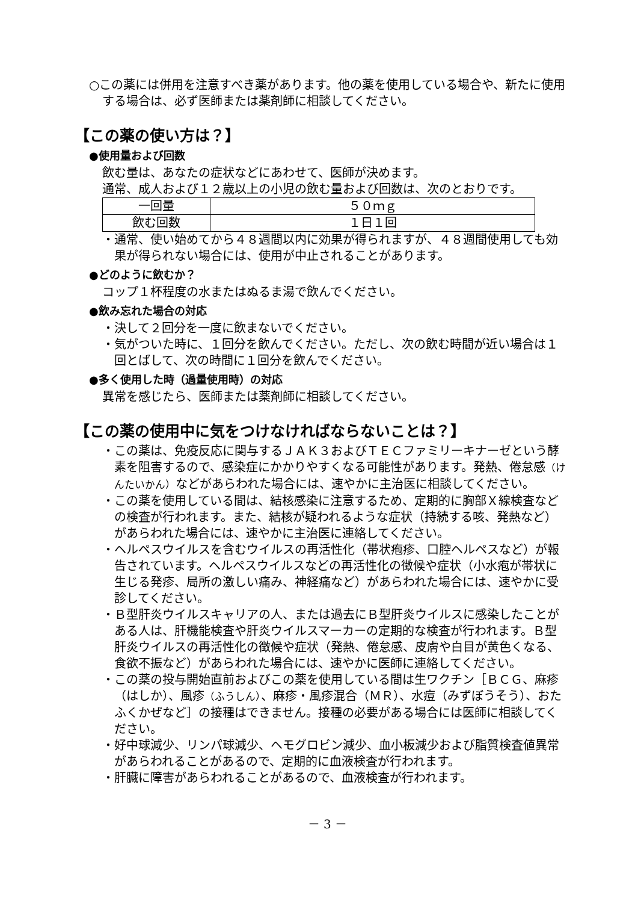○この薬には併用を注意すべき薬があります。他の薬を使用している場合や、新たに使用する場合は、必ず医師または薬剤師に相談してください。
【この薬の使い方は？】
●使用量および回数
飲む量は、あなたの症状などにあわせて、医師が決めます。
通常、成人および１２歳以上の小児の飲む量および回数は、次のとおりです。
| 一回量 | ５０ｍｇ |
| 飲む回数 | １日１回 |
・通常、使い始めてから４８週間以内に効果が得られますが、４８週間使用しても効果が得られない場合には、使用が中止されることがあります。
●どのように飲むか？
コップ１杯程度の水またはぬるま湯で飲んでください。
●飲み忘れた場合の対応
・決して２回分を一度に飲まないでください。
・気がついた時に、１回分を飲んでください。ただし、次の飲む時間が近い場合は１回とばして、次の時間に１回分を飲んでください。
●多く使用した時（過量使用時）の対応
異常を感じたら、医師または薬剤師に相談してください。
【この薬の使用中に気をつけなければならないことは？】
・この薬は、免疫反応に関与するＪＡＫ３およびＴＥＣファミリーキナーゼという酵素を阻害するので、感染症にかかりやすくなる可能性があります。発熱、倦怠感（けんたいかん）などがあらわれた場合には、速やかに主治医に相談してください。
・この薬を使用している間は、結核感染に注意するため、定期的に胸部Ｘ線検査などの検査が行われます。また、結核が疑われるような症状（持続する咳、発熱など）があらわれた場合には、速やかに主治医に連絡してください。
・ヘルペスウイルスを含むウイルスの再活性化（帯状疱疹、口腔ヘルペスなど）が報告されています。ヘルペスウイルスなどの再活性化の徴候や症状（小水疱が帯状に生じる発疹、局所の激しい痛み、神経痛など）があらわれた場合には、速やかに受診してください。
・Ｂ型肝炎ウイルスキャリアの人、または過去にＢ型肝炎ウイルスに感染したことがある人は、肝機能検査や肝炎ウイルスマーカーの定期的な検査が行われます。Ｂ型肝炎ウイルスの再活性化の徴候や症状（発熱、倦怠感、皮膚や白目が黄色くなる、食欲不振など）があらわれた場合には、速やかに医師に連絡してください。
・この薬の投与開始直前およびこの薬を使用している間は生ワクチン［ＢＣＧ、麻疹（はしか）、風疹（ふうしん）、麻疹・風疹混合（ＭＲ）、水痘（みずぼうそう）、おたふくかぜなど］の接種はできません。接種の必要がある場合には医師に相談してください。
・好中球減少、リンパ球減少、ヘモグロビン減少、血小板減少および脂質検査値異常があらわれることがあるので、定期的に血液検査が行われます。
・肝臓に障害があらわれることがあるので、血液検査が行われます。
－ 3 －